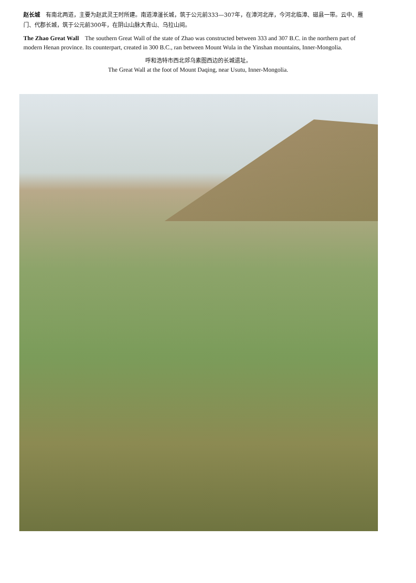赵长城　有南北两道，主要为赵武灵王时所建。南道漳滏长城，筑于公元前333—307年，在漳河北岸，今河北临漳、磁县一带。云中、雁门、代郡长城，筑于公元前300年，在阴山山脉大青山、乌拉山间。
The Zhao Great Wall　The southern Great Wall of the state of Zhao was constructed between 333 and 307 B.C. in the northern part of modern Henan province. Its counterpart, created in 300 B.C., ran between Mount Wula in the Yinshan mountains, Inner-Mongolia.
呼和浩特市西北郊乌素图西边的长城遗址。
The Great Wall at the foot of Mount Daqing, near Usutu, Inner-Mongolia.